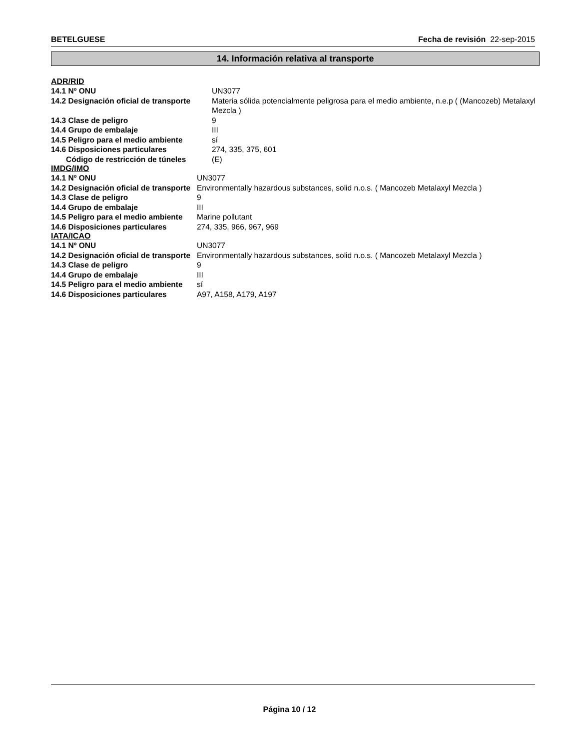BETELGUESE Fecha de revisión 22-sep-2015
14. Información relativa al transporte
ADR/RID
| 14.1 Nº ONU | UN3077 |
| 14.2 Designación oficial de transporte | Materia sólida potencialmente peligrosa para el medio ambiente, n.e.p ( (Mancozeb) Metalaxyl Mezcla ) |
| 14.3 Clase de peligro | 9 |
| 14.4 Grupo de embalaje | III |
| 14.5 Peligro para el medio ambiente | sí |
| 14.6 Disposiciones particulares | 274, 335, 375, 601 |
| Código de restricción de túneles | (E) |
IMDG/IMO
| 14.1 Nº ONU | UN3077 |
| 14.2 Designación oficial de transporte | Environmentally hazardous substances, solid n.o.s. ( Mancozeb Metalaxyl Mezcla ) |
| 14.3 Clase de peligro | 9 |
| 14.4 Grupo de embalaje | III |
| 14.5 Peligro para el medio ambiente | Marine pollutant |
| 14.6 Disposiciones particulares | 274, 335, 966, 967, 969 |
IATA/ICAO
| 14.1 Nº ONU | UN3077 |
| 14.2 Designación oficial de transporte | Environmentally hazardous substances, solid n.o.s. ( Mancozeb Metalaxyl Mezcla ) |
| 14.3 Clase de peligro | 9 |
| 14.4 Grupo de embalaje | III |
| 14.5 Peligro para el medio ambiente | sí |
| 14.6 Disposiciones particulares | A97, A158, A179, A197 |
Página 10 / 12